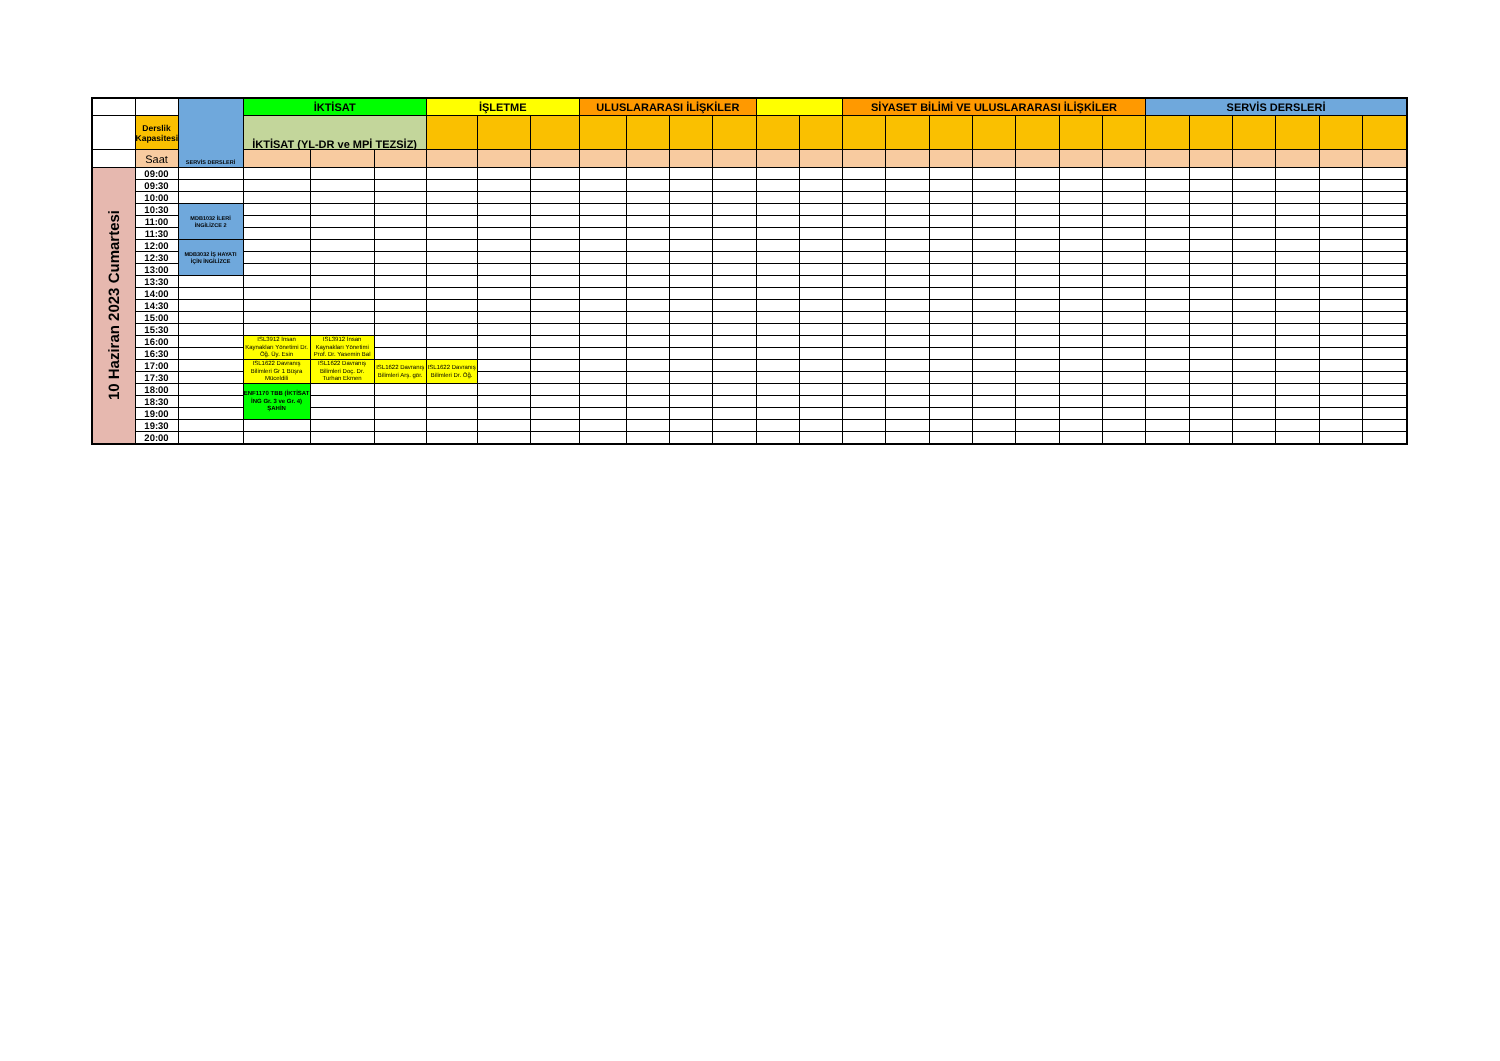| | | SERVİS DERSLERİ | İKTİSAT | | | İŞLETME | | | ULUSLARARASI İLİŞKİLER | | | | | | SİYASET BİLİMİ VE ULUSLARARASI İLİŞKİLER | | | | | | | SERVİS DERSLERİ | | | | | |
| | Derslik Kapasitesi | | İKTİSAT (YL-DR ve MPİ TEZSİZ) | | | | | | | | | | | | | | | | | | | | | | | | |
| | Saat | | | | | | | | | | | | | | | | | | | | | | | | | | |
| 10 Haziran 2023 Cumartesi | 09:00 | | | | | | | | | | | | | | | | | | | | | | | | | | |
| | 09:30 | | | | | | | | | | | | | | | | | | | | | | | | | | |
| | 10:00 | | | | | | | | | | | | | | | | | | | | | | | | | | |
| | 10:30 | MDB1032 İLERİ İNGİLİZCE 2 | | | | | | | | | | | | | | | | | | | | | | | | | |
| | 11:00 | | | | | | | | | | | | | | | | | | | | | | | | | | |
| | 11:30 | | | | | | | | | | | | | | | | | | | | | | | | | | |
| | 12:00 | MDB3032 İŞ HAYATI İÇİN İNGİLİZCE | | | | | | | | | | | | | | | | | | | | | | | | | |
| | 12:30 | | | | | | | | | | | | | | | | | | | | | | | | | | |
| | 13:00 | | | | | | | | | | | | | | | | | | | | | | | | | | |
| | 13:30 | | | | | | | | | | | | | | | | | | | | | | | | | | |
| | 14:00 | | | | | | | | | | | | | | | | | | | | | | | | | | |
| | 14:30 | | | | | | | | | | | | | | | | | | | | | | | | | | |
| | 15:00 | | | | | | | | | | | | | | | | | | | | | | | | | | |
| | 15:30 | | | | | | | | | | | | | | | | | | | | | | | | | | |
| | 16:00 | | ISL3912 İnsan Kaynakları Yönetimi Dr. Öğ. Üy. Esin | ISL3912 İnsan Kaynakları Yönetimi Prof. Dr. Yasemin Bal | | | | | | | | | | | | | | | | | | | | | | | |
| | 16:30 | | | | | | | | | | | | | | | | | | | | | | | | | | |
| | 17:00 | | ISL1622 Davranış Bilimleri Gr 1 Büşra Müceldili | ISL1622 Davranış Bilimleri Doç. Dr. Turhan Ekmen | ISL1622 Davranış Bilimleri Arş. gör. | ISL1622 Davranış Bilimleri Dr. Öğ. | | | | | | | | | | | | | | | | | | | | | |
| | 17:30 | | | | | | | | | | | | | | | | | | | | | | | | | | |
| | 18:00 | | ENF1170 TBB (İKTİSAT İNG Gr. 3 ve Gr. 4) ŞAHİN | | | | | | | | | | | | | | | | | | | | | | | | |
| | 18:30 | | | | | | | | | | | | | | | | | | | | | | | | | | |
| | 19:00 | | | | | | | | | | | | | | | | | | | | | | | | | | |
| | 19:30 | | | | | | | | | | | | | | | | | | | | | | | | | | |
| | 20:00 | | | | | | | | | | | | | | | | | | | | | | | | | | |